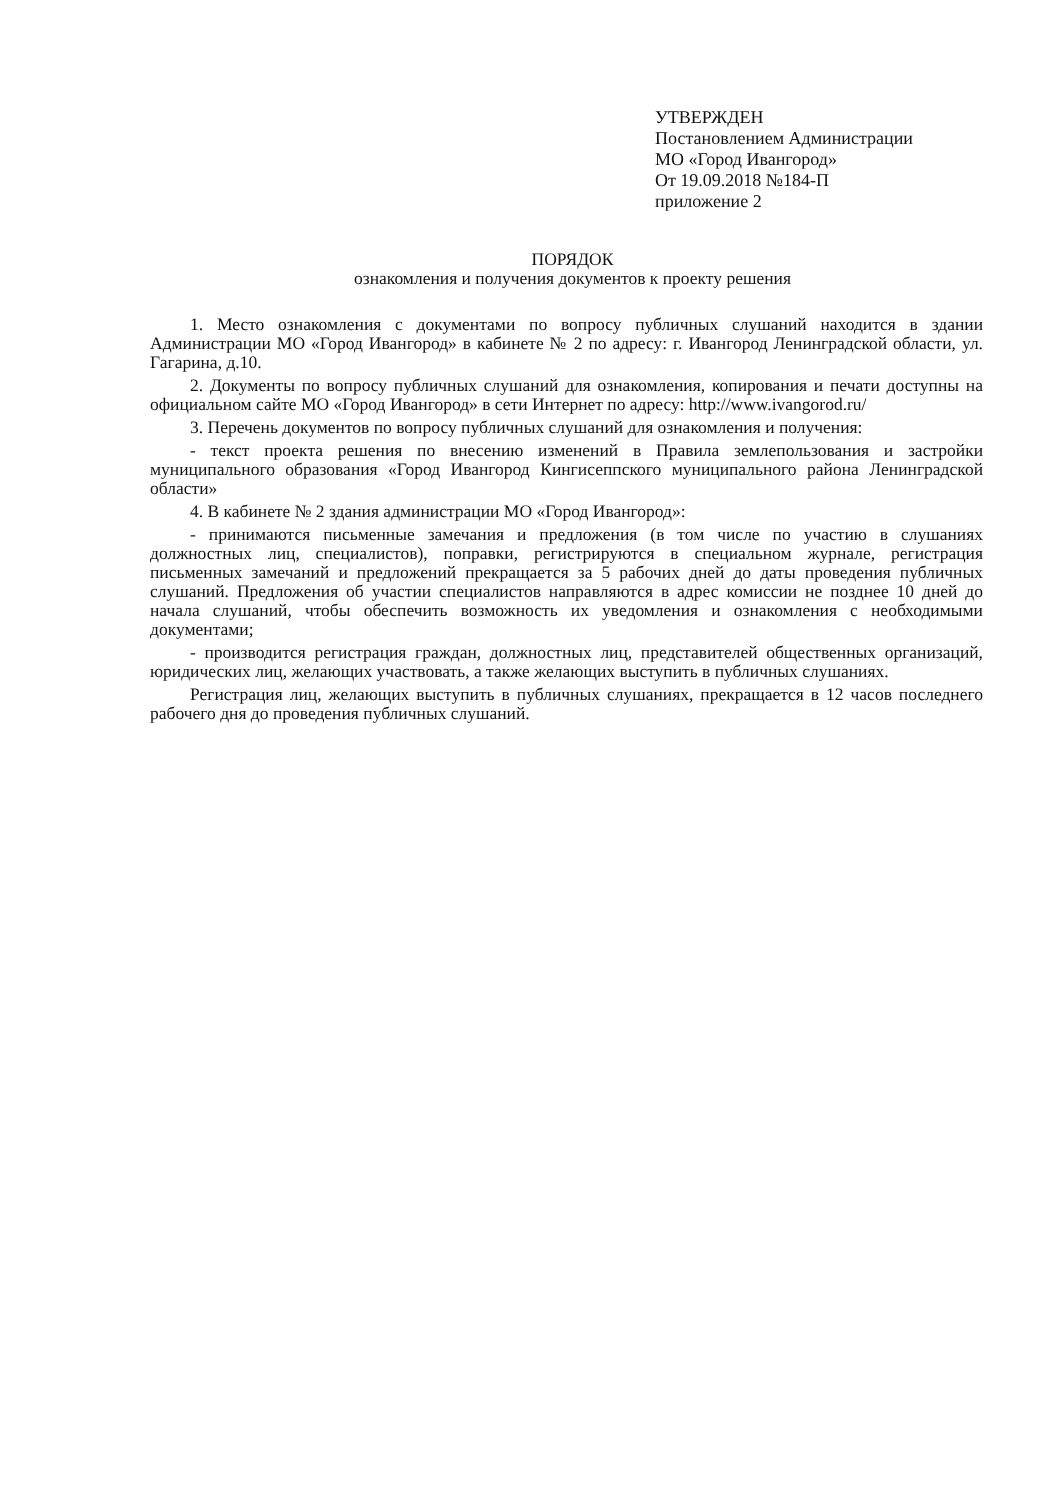УТВЕРЖДЕН
Постановлением Администрации
МО «Город Ивангород»
От 19.09.2018 №184-П
приложение 2
ПОРЯДОК
ознакомления и получения документов к проекту решения
1. Место ознакомления с документами по вопросу публичных слушаний находится в здании Администрации МО «Город Ивангород» в кабинете № 2 по адресу: г. Ивангород Ленинградской области, ул. Гагарина, д.10.
2. Документы по вопросу публичных слушаний для ознакомления, копирования и печати доступны на официальном сайте МО «Город Ивангород» в сети Интернет по адресу: http://www.ivangorod.ru/
3. Перечень документов по вопросу публичных слушаний для ознакомления и получения:
- текст проекта решения по внесению изменений в Правила землепользования и застройки муниципального образования «Город Ивангород Кингисеппского муниципального района Ленинградской области»
4. В кабинете № 2 здания администрации МО «Город Ивангород»:
- принимаются письменные замечания и предложения (в том числе по участию в слушаниях должностных лиц, специалистов), поправки, регистрируются в специальном журнале, регистрация письменных замечаний и предложений прекращается за 5 рабочих дней до даты проведения публичных слушаний. Предложения об участии специалистов направляются в адрес комиссии не позднее 10 дней до начала слушаний, чтобы обеспечить возможность их уведомления и ознакомления с необходимыми документами;
- производится регистрация граждан, должностных лиц, представителей общественных организаций, юридических лиц, желающих участвовать, а также желающих выступить в публичных слушаниях.
Регистрация лиц, желающих выступить в публичных слушаниях, прекращается в 12 часов последнего рабочего дня до проведения публичных слушаний.